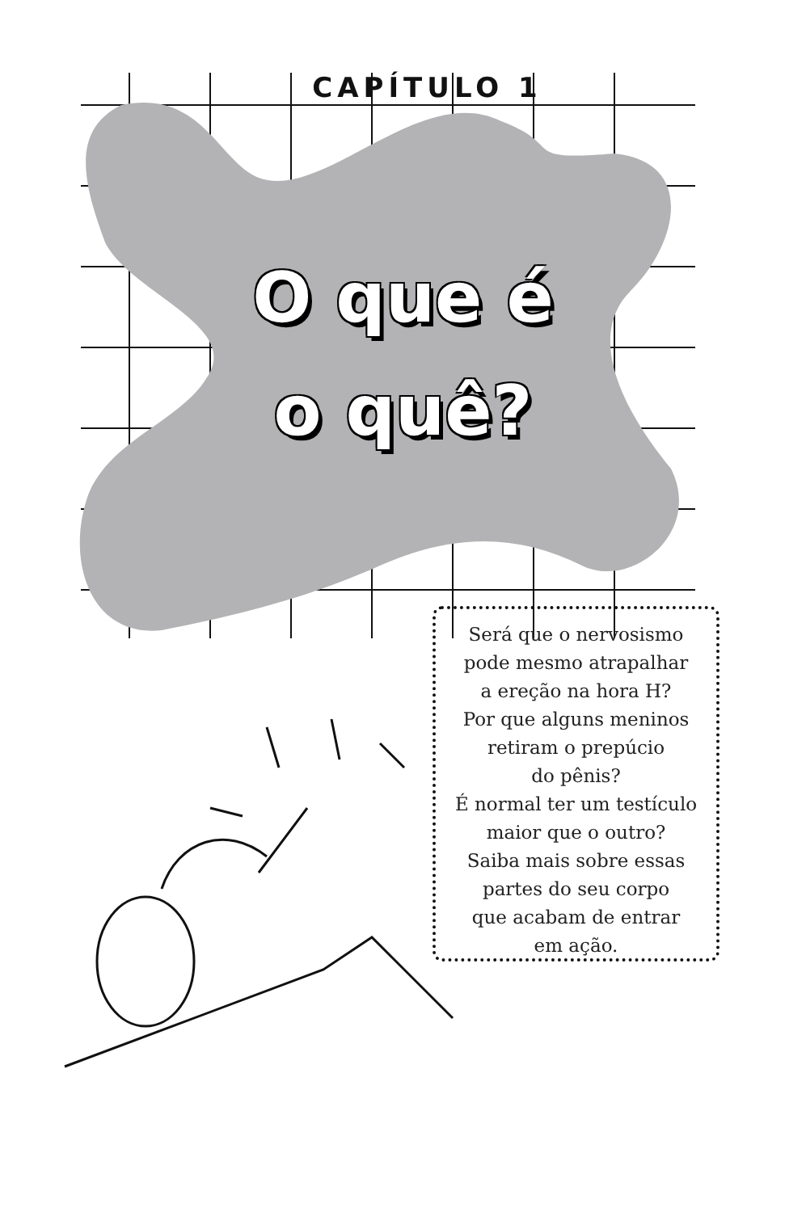CAPÍTULO 1
O que é
o quê?
Será que o nervosismo
pode mesmo atrapalhar
a ereção na hora H?
Por que alguns meninos
retiram o prepúcio
do pênis?
É normal ter um testículo
maior que o outro?
Saiba mais sobre essas
partes do seu corpo
que acabam de entrar
em ação.